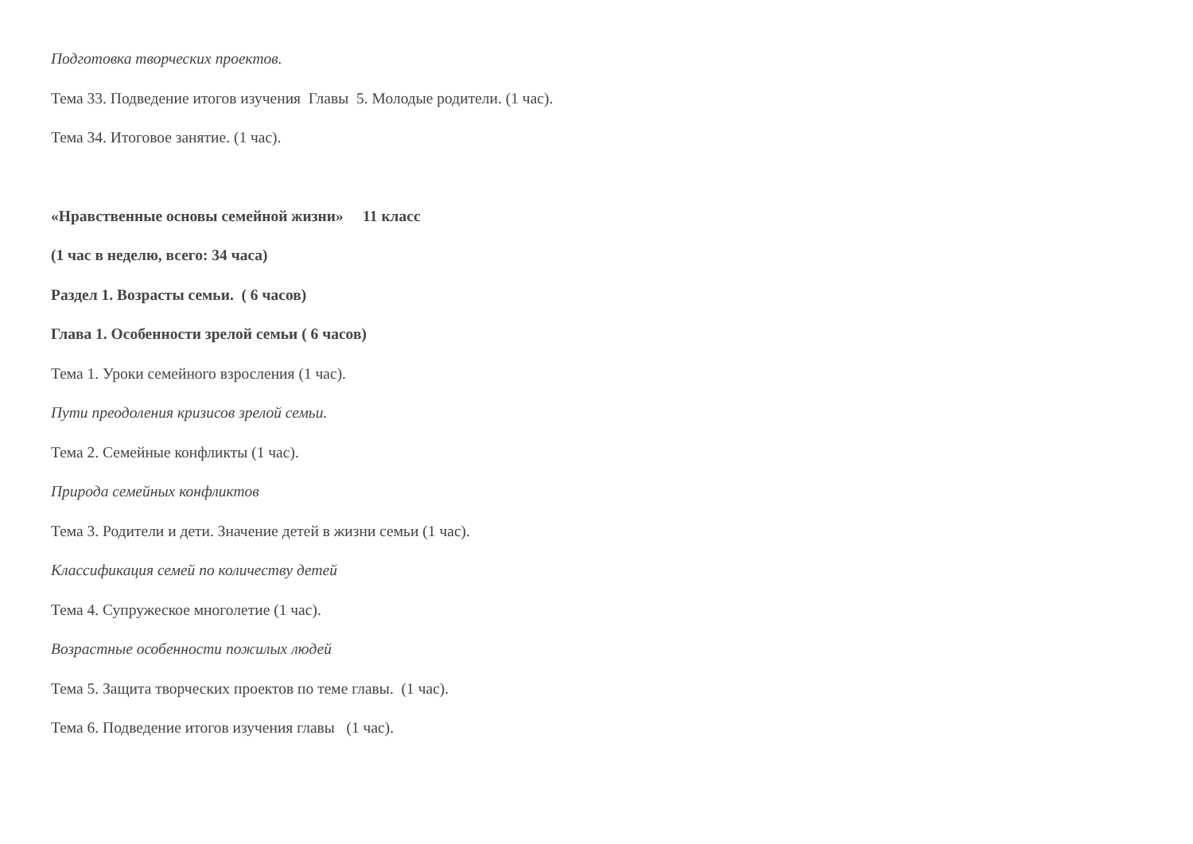Подготовка творческих проектов.
Тема 33. Подведение итогов изучения Главы 5. Молодые родители. (1 час).
Тема 34. Итоговое занятие. (1 час).
«Нравственные основы семейной жизни» 11 класс
(1 час в неделю, всего: 34 часа)
Раздел 1. Возрасты семьи. ( 6 часов)
Глава 1. Особенности зрелой семьи ( 6 часов)
Тема 1. Уроки семейного взросления (1 час).
Пути преодоления кризисов зрелой семьи.
Тема 2. Семейные конфликты (1 час).
Природа семейных конфликтов
Тема 3. Родители и дети. Значение детей в жизни семьи (1 час).
Классификация семей по количеству детей
Тема 4. Супружеское многолетие (1 час).
Возрастные особенности пожилых людей
Тема 5. Защита творческих проектов по теме главы. (1 час).
Тема 6. Подведение итогов изучения главы (1 час).